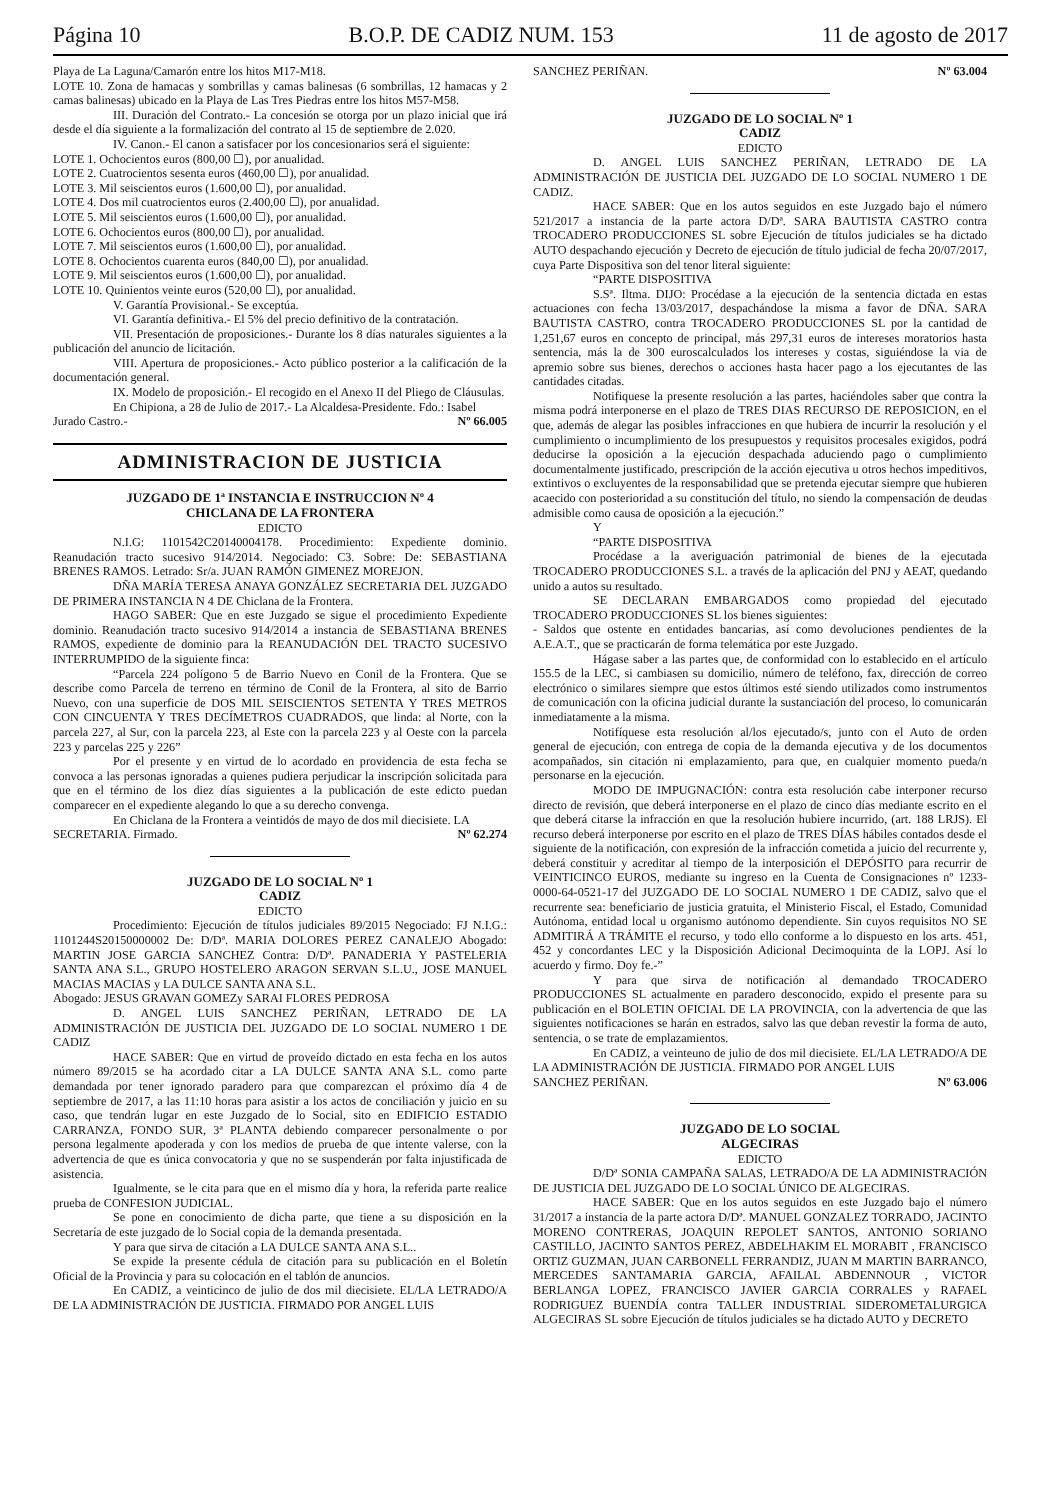Página 10 B.O.P. DE CADIZ NUM. 153 11 de agosto de 2017
Playa de La Laguna/Camarón entre los hitos M17-M18.
LOTE 10. Zona de hamacas y sombrillas y camas balinesas (6 sombrillas, 12 hamacas y 2 camas balinesas) ubicado en la Playa de Las Tres Piedras entre los hitos M57-M58.
III. Duración del Contrato.- La concesión se otorga por un plazo inicial que irá desde el día siguiente a la formalización del contrato al 15 de septiembre de 2.020.
IV. Canon.- El canon a satisfacer por los concesionarios será el siguiente:
LOTE 1. Ochocientos euros (800,00 ☐), por anualidad.
LOTE 2. Cuatrocientos sesenta euros (460,00 ☐), por anualidad.
LOTE 3. Mil seiscientos euros (1.600,00 ☐), por anualidad.
LOTE 4. Dos mil cuatrocientos euros (2.400,00 ☐), por anualidad.
LOTE 5. Mil seiscientos euros (1.600,00 ☐), por anualidad.
LOTE 6. Ochocientos euros (800,00 ☐), por anualidad.
LOTE 7. Mil seiscientos euros (1.600,00 ☐), por anualidad.
LOTE 8. Ochocientos cuarenta euros (840,00 ☐), por anualidad.
LOTE 9. Mil seiscientos euros (1.600,00 ☐), por anualidad.
LOTE 10. Quinientos veinte euros (520,00 ☐), por anualidad.
V. Garantía Provisional.- Se exceptúa.
VI. Garantía definitiva.- El 5% del precio definitivo de la contratación.
VII. Presentación de proposiciones.- Durante los 8 días naturales siguientes a la publicación del anuncio de licitación.
VIII. Apertura de proposiciones.- Acto público posterior a la calificación de la documentación general.
IX. Modelo de proposición.- El recogido en el Anexo II del Pliego de Cláusulas.
En Chipiona, a 28 de Julio de 2017.- La Alcaldesa-Presidente. Fdo.: Isabel
Jurado Castro.- Nº 66.005
ADMINISTRACION DE JUSTICIA
JUZGADO DE 1ª INSTANCIA E INSTRUCCION Nº 4
CHICLANA DE LA FRONTERA
EDICTO
N.I.G: 1101542C20140004178. Procedimiento: Expediente dominio. Reanudación tracto sucesivo 914/2014. Negociado: C3. Sobre: De: SEBASTIANA BRENES RAMOS. Letrado: Sr/a. JUAN RAMÓN GIMENEZ MOREJON.
DÑA MARÍA TERESA ANAYA GONZÁLEZ SECRETARIA DEL JUZGADO DE PRIMERA INSTANCIA N 4 DE Chiclana de la Frontera.
HAGO SABER: Que en este Juzgado se sigue el procedimiento Expediente dominio. Reanudación tracto sucesivo 914/2014 a instancia de SEBASTIANA BRENES RAMOS, expediente de dominio para la REANUDACIÓN DEL TRACTO SUCESIVO INTERRUMPIDO de la siguiente finca:
“Parcela 224 polígono 5 de Barrio Nuevo en Conil de la Frontera. Que se describe como Parcela de terreno en término de Conil de la Frontera, al sito de Barrio Nuevo, con una superficie de DOS MIL SEISCIENTOS SETENTA Y TRES METROS CON CINCUENTA Y TRES DECÍMETROS CUADRADOS, que linda: al Norte, con la parcela 227, al Sur, con la parcela 223, al Este con la parcela 223 y al Oeste con la parcela 223 y parcelas 225 y 226”
Por el presente y en virtud de lo acordado en providencia de esta fecha se convoca a las personas ignoradas a quienes pudiera perjudicar la inscripción solicitada para que en el término de los diez días siguientes a la publicación de este edicto puedan comparecer en el expediente alegando lo que a su derecho convenga.
En Chiclana de la Frontera a veintidós de mayo de dos mil diecisiete. LA
SECRETARIA. Firmado. Nº 62.274
JUZGADO DE LO SOCIAL Nº 1
CADIZ
EDICTO
Procedimiento: Ejecución de títulos judiciales 89/2015 Negociado: FJ N.I.G.: 1101244S20150000002 De: D/Dª. MARIA DOLORES PEREZ CANALEJO Abogado: MARTIN JOSE GARCIA SANCHEZ Contra: D/Dª. PANADERIA Y PASTELERIA SANTA ANA S.L., GRUPO HOSTELERO ARAGON SERVAN S.L.U., JOSE MANUEL MACIAS MACIAS y LA DULCE SANTA ANA S.L.
Abogado: JESUS GRAVAN GOMEZy SARAI FLORES PEDROSA
D. ANGEL LUIS SANCHEZ PERIÑAN, LETRADO DE LA ADMINISTRACIÓN DE JUSTICIA DEL JUZGADO DE LO SOCIAL NUMERO 1 DE CADIZ
HACE SABER: Que en virtud de proveído dictado en esta fecha en los autos número 89/2015 se ha acordado citar a LA DULCE SANTA ANA S.L. como parte demandada por tener ignorado paradero para que comparezcan el próximo día 4 de septiembre de 2017, a las 11:10 horas para asistir a los actos de conciliación y juicio en su caso, que tendrán lugar en este Juzgado de lo Social, sito en EDIFICIO ESTADIO CARRANZA, FONDO SUR, 3ª PLANTA debiendo comparecer personalmente o por persona legalmente apoderada y con los medios de prueba de que intente valerse, con la advertencia de que es única convocatoria y que no se suspenderán por falta injustificada de asistencia.
Igualmente, se le cita para que en el mismo día y hora, la referida parte realice prueba de CONFESION JUDICIAL.
Se pone en conocimiento de dicha parte, que tiene a su disposición en la Secretaría de este juzgado de lo Social copia de la demanda presentada.
Y para que sirva de citación a LA DULCE SANTA ANA S.L..
Se expide la presente cédula de citación para su publicación en el Boletín Oficial de la Provincia y para su colocación en el tablón de anuncios.
En CADIZ, a veinticinco de julio de dos mil diecisiete. EL/LA LETRADO/A DE LA ADMINISTRACIÓN DE JUSTICIA. FIRMADO POR ANGEL LUIS
SANCHEZ PERIÑAN. Nº 63.004
JUZGADO DE LO SOCIAL Nº 1
CADIZ
EDICTO
D. ANGEL LUIS SANCHEZ PERIÑAN, LETRADO DE LA ADMINISTRACIÓN DE JUSTICIA DEL JUZGADO DE LO SOCIAL NUMERO 1 DE CADIZ.
HACE SABER: Que en los autos seguidos en este Juzgado bajo el número 521/2017 a instancia de la parte actora D/Dª. SARA BAUTISTA CASTRO contra TROCADERO PRODUCCIONES SL sobre Ejecución de títulos judiciales se ha dictado AUTO despachando ejecución y Decreto de ejecución de título judicial de fecha 20/07/2017, cuya Parte Dispositiva son del tenor literal siguiente:
“PARTE DISPOSITIVA
S.Sª. Iltma. DIJO: Procédase a la ejecución de la sentencia dictada en estas actuaciones con fecha 13/03/2017, despachándose la misma a favor de DÑA. SARA BAUTISTA CASTRO, contra TROCADERO PRODUCCIONES SL por la cantidad de 1,251,67 euros en concepto de principal, más 297,31 euros de intereses moratorios hasta sentencia, más la de 300 euroscalculados los intereses y costas, siguiéndose la via de apremio sobre sus bienes, derechos o acciones hasta hacer pago a los ejecutantes de las cantidades citadas.
Notifiquese la presente resolución a las partes, haciéndoles saber que contra la misma podrá interponerse en el plazo de TRES DIAS RECURSO DE REPOSICION, en el que, además de alegar las posibles infracciones en que hubiera de incurrir la resolución y el cumplimiento o incumplimiento de los presupuestos y requisitos procesales exigidos, podrá deducirse la oposición a la ejecución despachada aduciendo pago o cumplimiento documentalmente justificado, prescripción de la acción ejecutiva u otros hechos impeditivos, extintivos o excluyentes de la responsabilidad que se pretenda ejecutar siempre que hubieren acaecido con posterioridad a su constitución del título, no siendo la compensación de deudas admisible como causa de oposición a la ejecución.”
Y
“PARTE DISPOSITIVA
Procédase a la averiguación patrimonial de bienes de la ejecutada TROCADERO PRODUCCIONES S.L. a través de la aplicación del PNJ y AEAT, quedando unido a autos su resultado.
SE DECLARAN EMBARGADOS como propiedad del ejecutado TROCADERO PRODUCCIONES SL los bienes siguientes:
- Saldos que ostente en entidades bancarias, así como devoluciones pendientes de la A.E.A.T., que se practicarán de forma telemática por este Juzgado.
Hágase saber a las partes que, de conformidad con lo establecido en el artículo 155.5 de la LEC, si cambiasen su domicilio, número de teléfono, fax, dirección de correo electrónico o similares siempre que estos últimos esté siendo utilizados como instrumentos de comunicación con la oficina judicial durante la sustanciación del proceso, lo comunicarán inmediatamente a la misma.
Notifíquese esta resolución al/los ejecutado/s, junto con el Auto de orden general de ejecución, con entrega de copia de la demanda ejecutiva y de los documentos acompañados, sin citación ni emplazamiento, para que, en cualquier momento pueda/n personarse en la ejecución.
MODO DE IMPUGNACIÓN: contra esta resolución cabe interponer recurso directo de revisión, que deberá interponerse en el plazo de cinco días mediante escrito en el que deberá citarse la infracción en que la resolución hubiere incurrido, (art. 188 LRJS). El recurso deberá interponerse por escrito en el plazo de TRES DÍAS hábiles contados desde el siguiente de la notificación, con expresión de la infracción cometida a juicio del recurrente y, deberá constituir y acreditar al tiempo de la interposición el DEPÓSITO para recurrir de VEINTICINCO EUROS, mediante su ingreso en la Cuenta de Consignaciones nº 1233-0000-64-0521-17 del JUZGADO DE LO SOCIAL NUMERO 1 DE CADIZ, salvo que el recurrente sea: beneficiario de justicia gratuita, el Ministerio Fiscal, el Estado, Comunidad Autónoma, entidad local u organismo autónomo dependiente. Sin cuyos requisitos NO SE ADMITIRÁ A TRÁMITE el recurso, y todo ello conforme a lo dispuesto en los arts. 451, 452 y concordantes LEC y la Disposición Adicional Decimoquinta de la LOPJ. Así lo acuerdo y firmo. Doy fe.-”
Y para que sirva de notificación al demandado TROCADERO PRODUCCIONES SL actualmente en paradero desconocido, expido el presente para su publicación en el BOLETIN OFICIAL DE LA PROVINCIA, con la advertencia de que las siguientes notificaciones se harán en estrados, salvo las que deban revestir la forma de auto, sentencia, o se trate de emplazamientos.
En CADIZ, a veinteuno de julio de dos mil diecisiete. EL/LA LETRADO/A DE LA ADMINISTRACIÓN DE JUSTICIA. FIRMADO POR ANGEL LUIS
SANCHEZ PERIÑAN. Nº 63.006
JUZGADO DE LO SOCIAL
ALGECIRAS
EDICTO
D/Dª SONIA CAMPAÑA SALAS, LETRADO/A DE LA ADMINISTRACIÓN DE JUSTICIA DEL JUZGADO DE LO SOCIAL ÚNICO DE ALGECIRAS.
HACE SABER: Que en los autos seguidos en este Juzgado bajo el número 31/2017 a instancia de la parte actora D/Dª. MANUEL GONZALEZ TORRADO, JACINTO MORENO CONTRERAS, JOAQUIN REPOLET SANTOS, ANTONIO SORIANO CASTILLO, JACINTO SANTOS PEREZ, ABDELHAKIM EL MORABIT , FRANCISCO ORTIZ GUZMAN, JUAN CARBONELL FERRANDIZ, JUAN M MARTIN BARRANCO, MERCEDES SANTAMARIA GARCIA, AFAILAL ABDENNOUR , VICTOR BERLANGA LOPEZ, FRANCISCO JAVIER GARCIA CORRALES y RAFAEL RODRIGUEZ BUENDÍA contra TALLER INDUSTRIAL SIDEROMETALURGICA ALGECIRAS SL sobre Ejecución de títulos judiciales se ha dictado AUTO y DECRETO